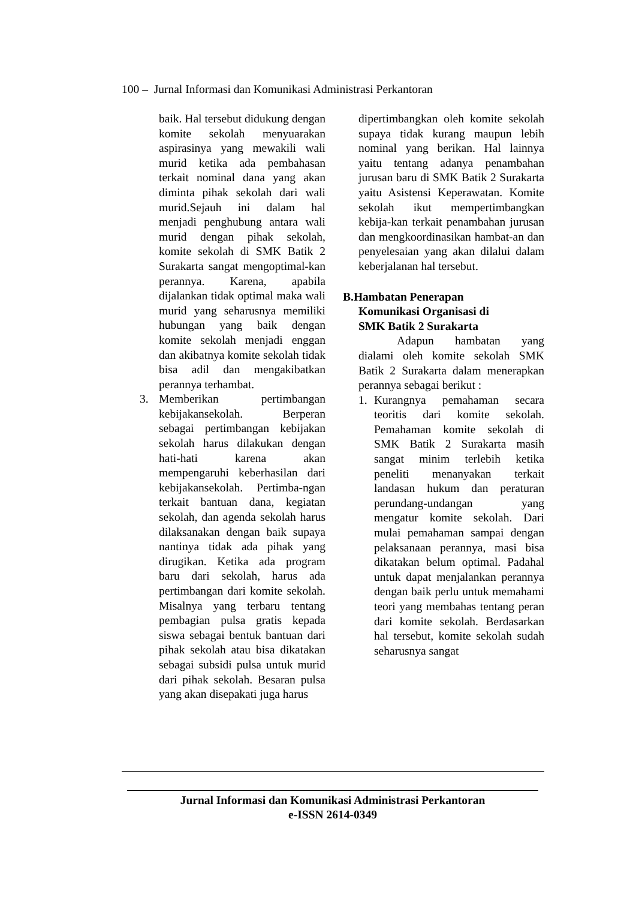100 – Jurnal Informasi dan Komunikasi Administrasi Perkantoran
baik. Hal tersebut didukung dengan komite sekolah menyuarakan aspirasinya yang mewakili wali murid ketika ada pembahasan terkait nominal dana yang akan diminta pihak sekolah dari wali murid.Sejauh ini dalam hal menjadi penghubung antara wali murid dengan pihak sekolah, komite sekolah di SMK Batik 2 Surakarta sangat mengoptimal-kan perannya. Karena, apabila dijalankan tidak optimal maka wali murid yang seharusnya memiliki hubungan yang baik dengan komite sekolah menjadi enggan dan akibatnya komite sekolah tidak bisa adil dan mengakibatkan perannya terhambat.
3. Memberikan pertimbangan kebijakansekolah. Berperan sebagai pertimbangan kebijakan sekolah harus dilakukan dengan hati-hati karena akan mempengaruhi keberhasilan dari kebijakansekolah. Pertimba-ngan terkait bantuan dana, kegiatan sekolah, dan agenda sekolah harus dilaksanakan dengan baik supaya nantinya tidak ada pihak yang dirugikan. Ketika ada program baru dari sekolah, harus ada pertimbangan dari komite sekolah. Misalnya yang terbaru tentang pembagian pulsa gratis kepada siswa sebagai bentuk bantuan dari pihak sekolah atau bisa dikatakan sebagai subsidi pulsa untuk murid dari pihak sekolah. Besaran pulsa yang akan disepakati juga harus
dipertimbangkan oleh komite sekolah supaya tidak kurang maupun lebih nominal yang berikan. Hal lainnya yaitu tentang adanya penambahan jurusan baru di SMK Batik 2 Surakarta yaitu Asistensi Keperawatan. Komite sekolah ikut mempertimbangkan kebija-kan terkait penambahan jurusan dan mengkoordinasikan hambat-an dan penyelesaian yang akan dilalui dalam keberjalanan hal tersebut.
B.Hambatan Penerapan
Komunikasi Organisasi di
SMK Batik 2 Surakarta
Adapun hambatan yang dialami oleh komite sekolah SMK Batik 2 Surakarta dalam menerapkan perannya sebagai berikut :
1. Kurangnya pemahaman secara teoritis dari komite sekolah. Pemahaman komite sekolah di SMK Batik 2 Surakarta masih sangat minim terlebih ketika peneliti menanyakan terkait landasan hukum dan peraturan perundang-undangan yang mengatur komite sekolah. Dari mulai pemahaman sampai dengan pelaksanaan perannya, masi bisa dikatakan belum optimal. Padahal untuk dapat menjalankan perannya dengan baik perlu untuk memahami teori yang membahas tentang peran dari komite sekolah. Berdasarkan hal tersebut, komite sekolah sudah seharusnya sangat
Jurnal Informasi dan Komunikasi Administrasi Perkantoran
e-ISSN 2614-0349